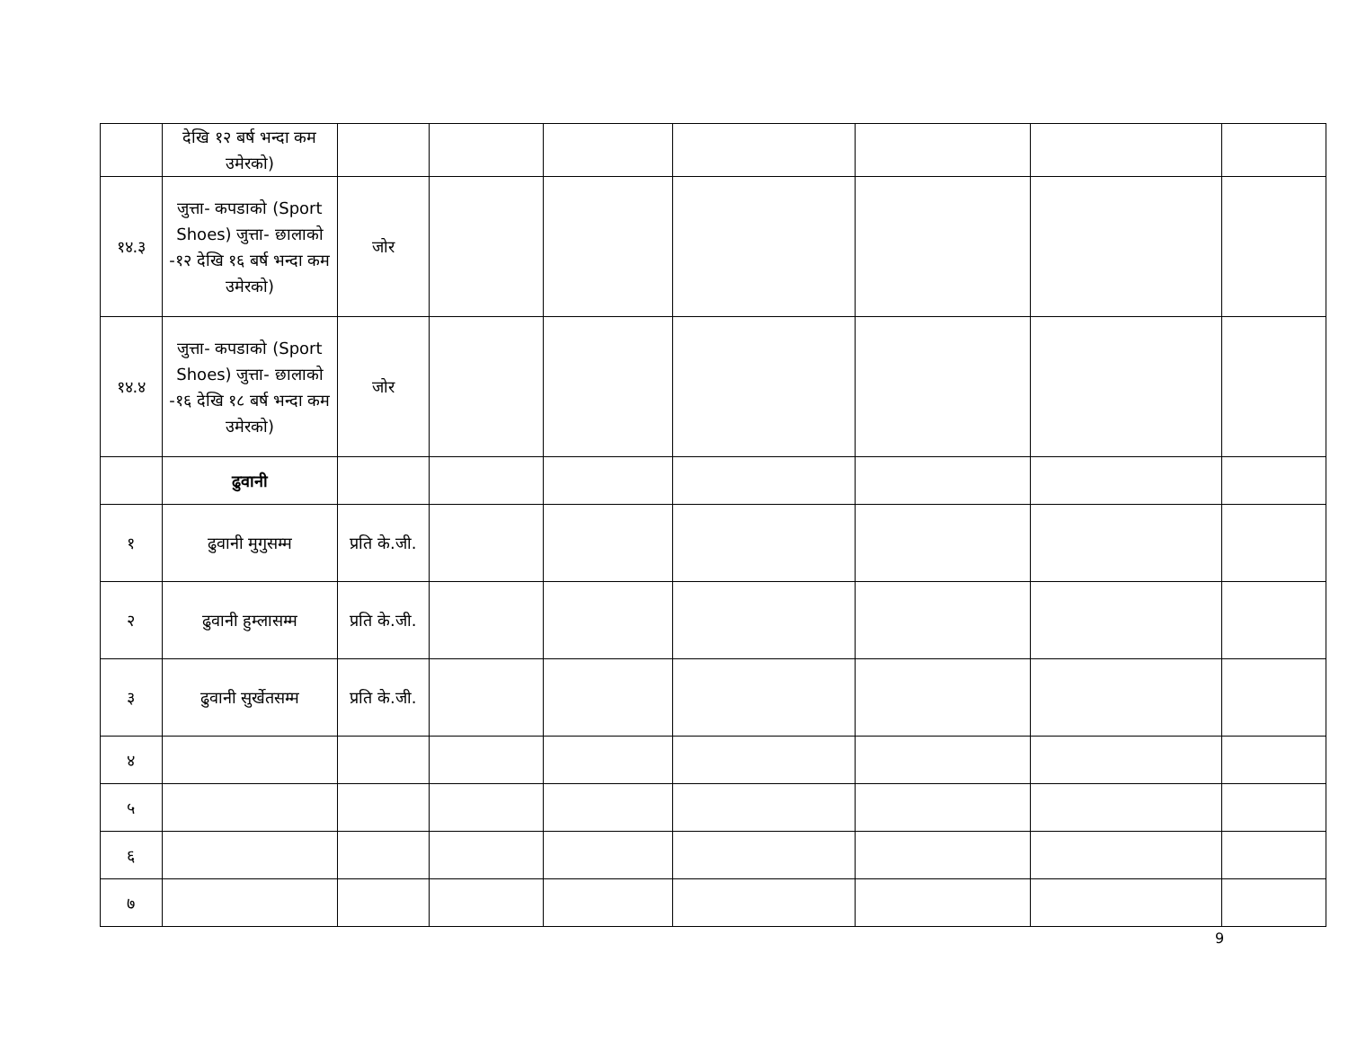| | देखि १२ बर्ष भन्दा कम उमेरको) | | | | | | | |
| १४.३ | जुत्ता- कपडाको (Sport Shoes) जुत्ता- छालाको -१२ देखि १६ बर्ष भन्दा कम उमेरको) | जोर | | | | | | |
| १४.४ | जुत्ता- कपडाको (Sport Shoes) जुत्ता- छालाको -१६ देखि १८ बर्ष भन्दा कम उमेरको) | जोर | | | | | | |
| | ढुवानी | | | | | | | |
| १ | ढुवानी मुगुसम्म | प्रति के.जी. | | | | | | |
| २ | ढुवानी हुम्लासम्म | प्रति के.जी. | | | | | | |
| ३ | ढुवानी सुर्खेतसम्म | प्रति के.जी. | | | | | | |
| ४ | | | | | | | | |
| ५ | | | | | | | | |
| ६ | | | | | | | | |
| ७ | | | | | | | | |
9